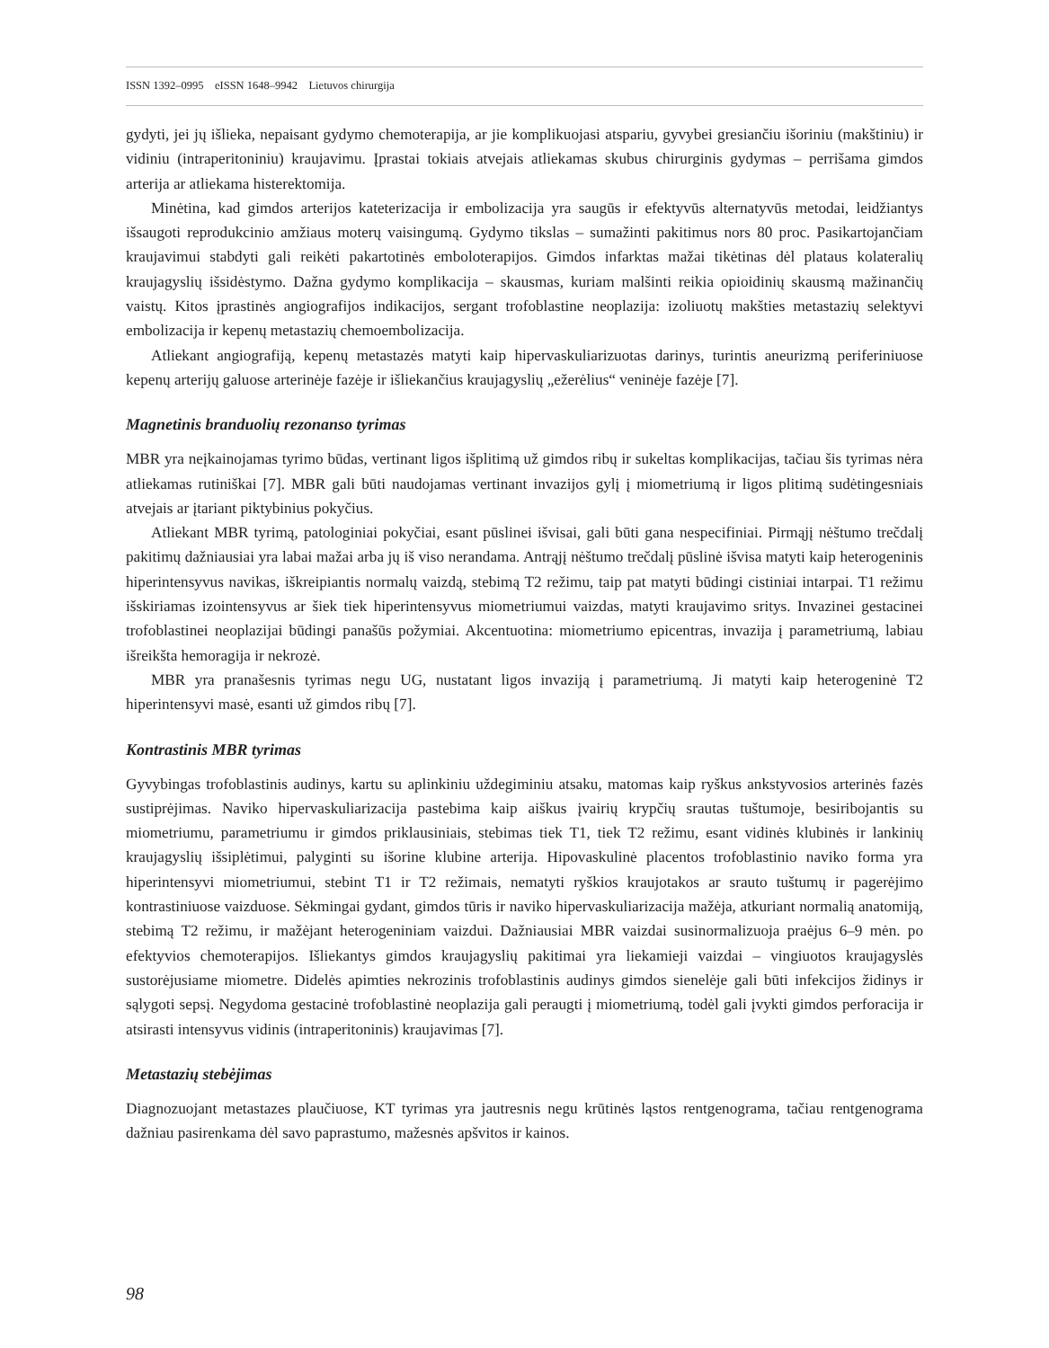ISSN 1392–0995 eISSN 1648–9942 Lietuvos chirurgija
gydyti, jei jų išlieka, nepaisant gydymo chemoterapija, ar jie komplikuojasi atspariu, gyvybei gresiančiu išoriniu (makštiniu) ir vidiniu (intraperitoniniu) kraujavimu. Įprastai tokiais atvejais atliekamas skubus chirurginis gydymas – perrišama gimdos arterija ar atliekama histerektomija.
Minėtina, kad gimdos arterijos kateterizacija ir embolizacija yra saugūs ir efektyvūs alternatyvūs metodai, leidžiantys išsaugoti reprodukcinio amžiaus moterų vaisingumą. Gydymo tikslas – sumažinti pakitimus nors 80 proc. Pasikartojančiam kraujavimui stabdyti gali reikėti pakartotinės emboloterapijos. Gimdos infarktas mažai tikėtinas dėl plataus kolateralių kraujagyslių išsidėstymo. Dažna gydymo komplikacija – skausmas, kuriam malšinti reikia opioidinių skausmą mažinančių vaistų. Kitos įprastinės angiografijos indikacijos, sergant trofoblastine neoplazija: izoliuotų makšties metastazių selektyvi embolizacija ir kepenų metastazių chemoembolizacija.
Atliekant angiografiją, kepenų metastazės matyti kaip hipervaskuliarizuotas darinys, turintis aneurizmą periferiniuose kepenų arterijų galuose arterinėje fazėje ir išliekančius kraujagyslių „ežerėlius“ veninėje fazėje [7].
Magnetinis branduolių rezonanso tyrimas
MBR yra neįkainojamas tyrimo būdas, vertinant ligos išplitimą už gimdos ribų ir sukeltas komplikacijas, tačiau šis tyrimas nėra atliekamas rutiniškai [7]. MBR gali būti naudojamas vertinant invazijos gylį į miometriumą ir ligos plitimą sudėtingesniais atvejais ar įtariant piktybinius pokyčius.
Atliekant MBR tyrimą, patologiniai pokyčiai, esant pūslinei išvisai, gali būti gana nespecifiniai. Pirmąjį nėštumo trečdalį pakitimų dažniausiai yra labai mažai arba jų iš viso nerandama. Antrąjį nėštumo trečdalį pūslinė išvisa matyti kaip heterogeninis hiperintensyvus navikas, iškreipiantis normalų vaizdą, stebimą T2 režimu, taip pat matyti būdingi cistiniai intarpai. T1 režimu išskiriamas izointensyvus ar šiek tiek hiperintensyvus miometriumui vaizdas, matyti kraujavimo sritys. Invazinei gestacinei trofoblastinei neoplazijai būdingi panašūs požymiai. Akcentuotina: miometriumo epicentras, invazija į parametriumą, labiau išreikšta hemoragija ir nekrozė.
MBR yra pranašesnis tyrimas negu UG, nustatant ligos invaziją į parametriumą. Ji matyti kaip heterogeninė T2 hiperintensyvi masė, esanti už gimdos ribų [7].
Kontrastinis MBR tyrimas
Gyvybingas trofoblastinis audinys, kartu su aplinkiniu uždegiminiu atsaku, matomas kaip ryškus ankstyvosios arterinės fazės sustiprėjimas. Naviko hipervaskuliarizacija pastebima kaip aiškus įvairių krypčių srautas tuštumoje, besiribojantis su miometriumu, parametriumu ir gimdos priklausiniais, stebimas tiek T1, tiek T2 režimu, esant vidinės klubinės ir lankinių kraujagyslių išsiplėtimui, palyginti su išorine klubine arterija. Hipovaskulinė placentos trofoblastinio naviko forma yra hiperintensyvi miometriumui, stebint T1 ir T2 režimais, nematyti ryškios kraujotakos ar srauto tuštumų ir pagerėjimo kontrastiniuose vaizduose. Sėkmingai gydant, gimdos tūris ir naviko hipervaskuliarizacija mažėja, atkuriant normalią anatomiją, stebimą T2 režimu, ir mažėjant heterogeniniam vaizdui. Dažniausiai MBR vaizdai susinormalizuoja praėjus 6–9 mėn. po efektyvios chemoterapijos. Išliekantys gimdos kraujagyslių pakitimai yra liekamieji vaizdai – vingiuotos kraujagyslės sustorėjusiame miometre. Didelės apimties nekrozinis trofoblastinis audinys gimdos sienelėje gali būti infekcijos židinys ir sąlygoti sepsį. Negydoma gestacinė trofoblastinė neoplazija gali peraugti į miometriumą, todėl gali įvykti gimdos perforacija ir atsirasti intensyvus vidinis (intraperitoninis) kraujavimas [7].
Metastazių stebėjimas
Diagnozuojant metastazes plaučiuose, KT tyrimas yra jautresnis negu krūtinės ląstos rentgenograma, tačiau rentgenograma dažniau pasirenkama dėl savo paprastumo, mažesnės apšvitos ir kainos.
98